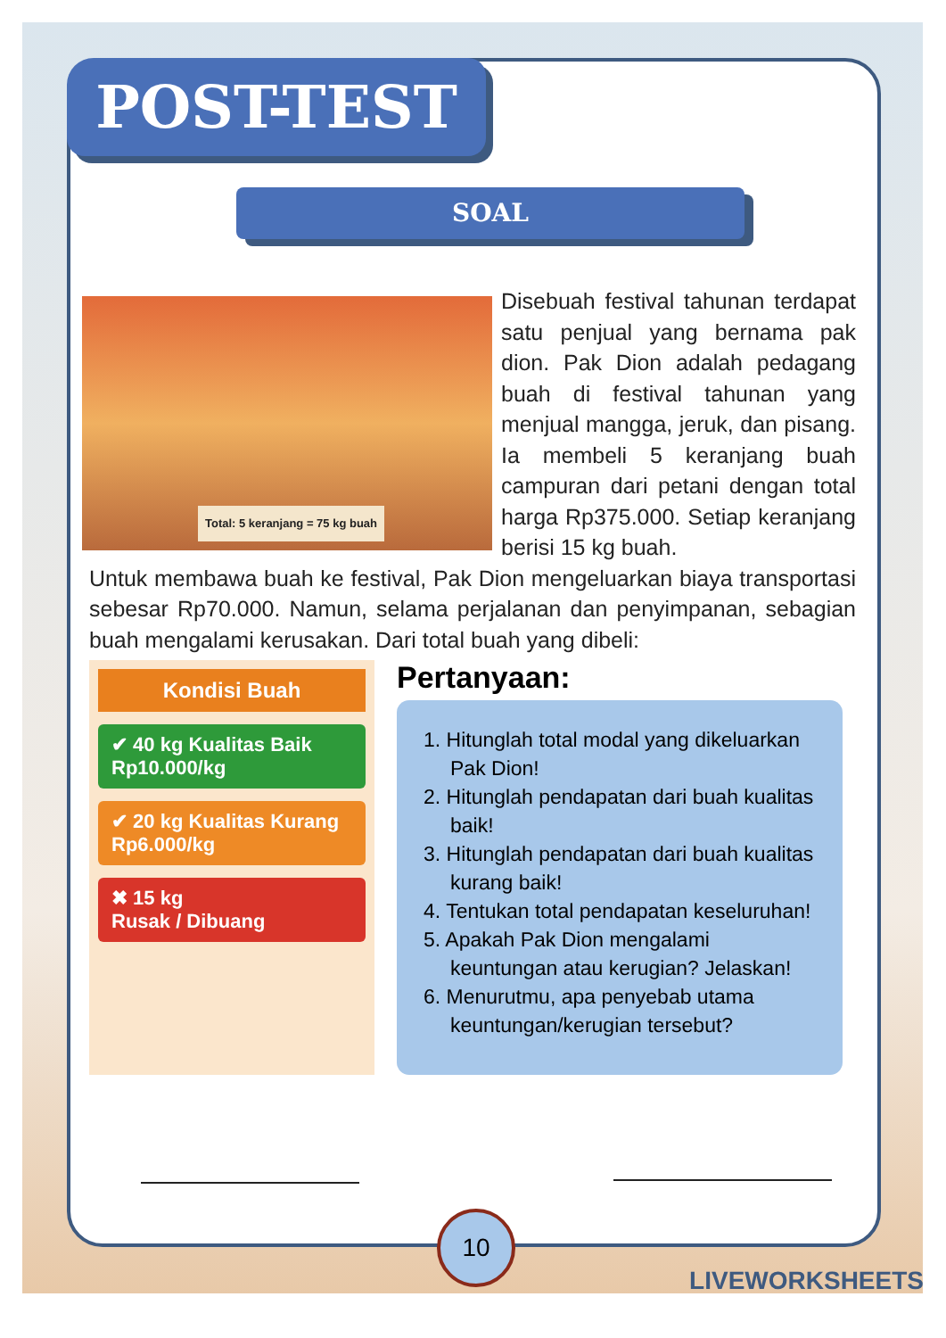POST-TEST
SOAL
Total: 5 keranjang = 75 kg buah
Disebuah festival tahunan terdapat satu penjual yang bernama pak dion. Pak Dion adalah pedagang buah di festival tahunan yang menjual mangga, jeruk, dan pisang. Ia membeli 5 keranjang buah campuran dari petani dengan total harga Rp375.000. Setiap keranjang berisi 15 kg buah.
Untuk membawa buah ke festival, Pak Dion mengeluarkan biaya transportasi sebesar Rp70.000. Namun, selama perjalanan dan penyimpanan, sebagian buah mengalami kerusakan. Dari total buah yang dibeli:
Kondisi Buah
✔ 40 kg Kualitas Baik
Rp10.000/kg
✔ 20 kg Kualitas Kurang
Rp6.000/kg
✖ 15 kg
Rusak / Dibuang
Pertanyaan:
1. Hitunglah total modal yang dikeluarkan Pak Dion!
2. Hitunglah pendapatan dari buah kualitas baik!
3. Hitunglah pendapatan dari buah kualitas kurang baik!
4. Tentukan total pendapatan keseluruhan!
5. Apakah Pak Dion mengalami keuntungan atau kerugian? Jelaskan!
6. Menurutmu, apa penyebab utama keuntungan/kerugian tersebut?
10
LIVEWORKSHEETS